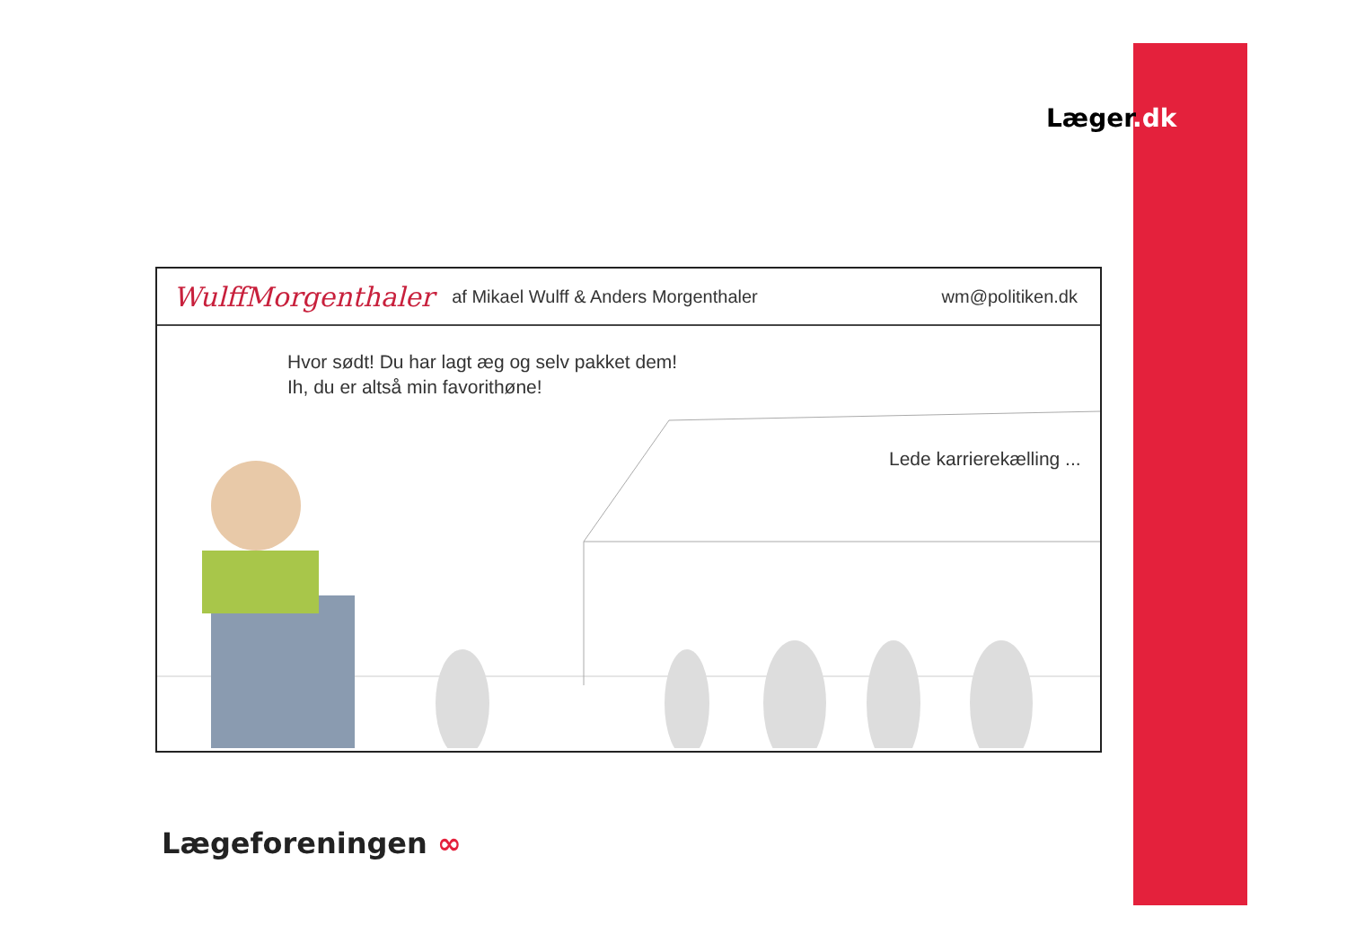Læger.dk
WulffMorgenthaler af Mikael Wulff & Anders Morgenthaler wm@politiken.dk
Hvor sødt! Du har lagt æg og selv pakket dem!
Ih, du er altså min favorithøne!
Lede karrierekælling ...
Lægeforeningen ∞